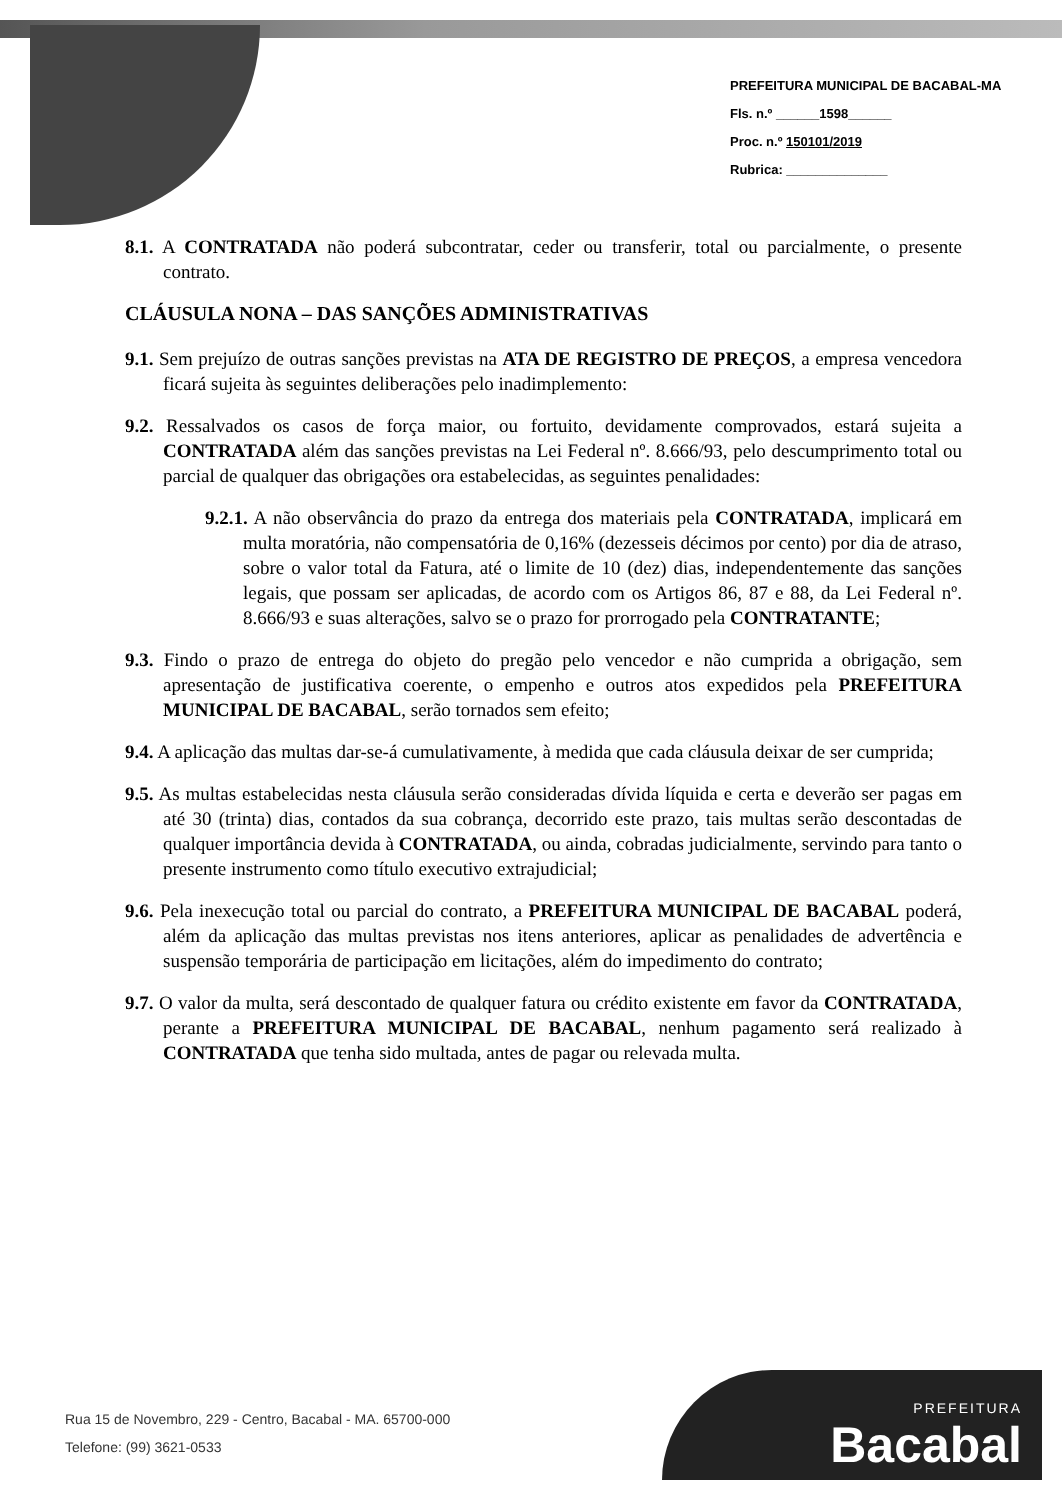PREFEITURA MUNICIPAL DE BACABAL-MA
Fls. n.º ______1598______
Proc. n.º 150101/2019
Rubrica: ______________
8.1. A CONTRATADA não poderá subcontratar, ceder ou transferir, total ou parcialmente, o presente contrato.
CLÁUSULA NONA – DAS SANÇÕES ADMINISTRATIVAS
9.1. Sem prejuízo de outras sanções previstas na ATA DE REGISTRO DE PREÇOS, a empresa vencedora ficará sujeita às seguintes deliberações pelo inadimplemento:
9.2. Ressalvados os casos de força maior, ou fortuito, devidamente comprovados, estará sujeita a CONTRATADA além das sanções previstas na Lei Federal nº. 8.666/93, pelo descumprimento total ou parcial de qualquer das obrigações ora estabelecidas, as seguintes penalidades:
9.2.1. A não observância do prazo da entrega dos materiais pela CONTRATADA, implicará em multa moratória, não compensatória de 0,16% (dezesseis décimos por cento) por dia de atraso, sobre o valor total da Fatura, até o limite de 10 (dez) dias, independentemente das sanções legais, que possam ser aplicadas, de acordo com os Artigos 86, 87 e 88, da Lei Federal nº. 8.666/93 e suas alterações, salvo se o prazo for prorrogado pela CONTRATANTE;
9.3. Findo o prazo de entrega do objeto do pregão pelo vencedor e não cumprida a obrigação, sem apresentação de justificativa coerente, o empenho e outros atos expedidos pela PREFEITURA MUNICIPAL DE BACABAL, serão tornados sem efeito;
9.4. A aplicação das multas dar-se-á cumulativamente, à medida que cada cláusula deixar de ser cumprida;
9.5. As multas estabelecidas nesta cláusula serão consideradas dívida líquida e certa e deverão ser pagas em até 30 (trinta) dias, contados da sua cobrança, decorrido este prazo, tais multas serão descontadas de qualquer importância devida à CONTRATADA, ou ainda, cobradas judicialmente, servindo para tanto o presente instrumento como título executivo extrajudicial;
9.6. Pela inexecução total ou parcial do contrato, a PREFEITURA MUNICIPAL DE BACABAL poderá, além da aplicação das multas previstas nos itens anteriores, aplicar as penalidades de advertência e suspensão temporária de participação em licitações, além do impedimento do contrato;
9.7. O valor da multa, será descontado de qualquer fatura ou crédito existente em favor da CONTRATADA, perante a PREFEITURA MUNICIPAL DE BACABAL, nenhum pagamento será realizado à CONTRATADA que tenha sido multada, antes de pagar ou relevada multa.
Rua 15 de Novembro, 229 - Centro, Bacabal - MA. 65700-000
Telefone: (99) 3621-0533
PREFEITURA
Bacabal